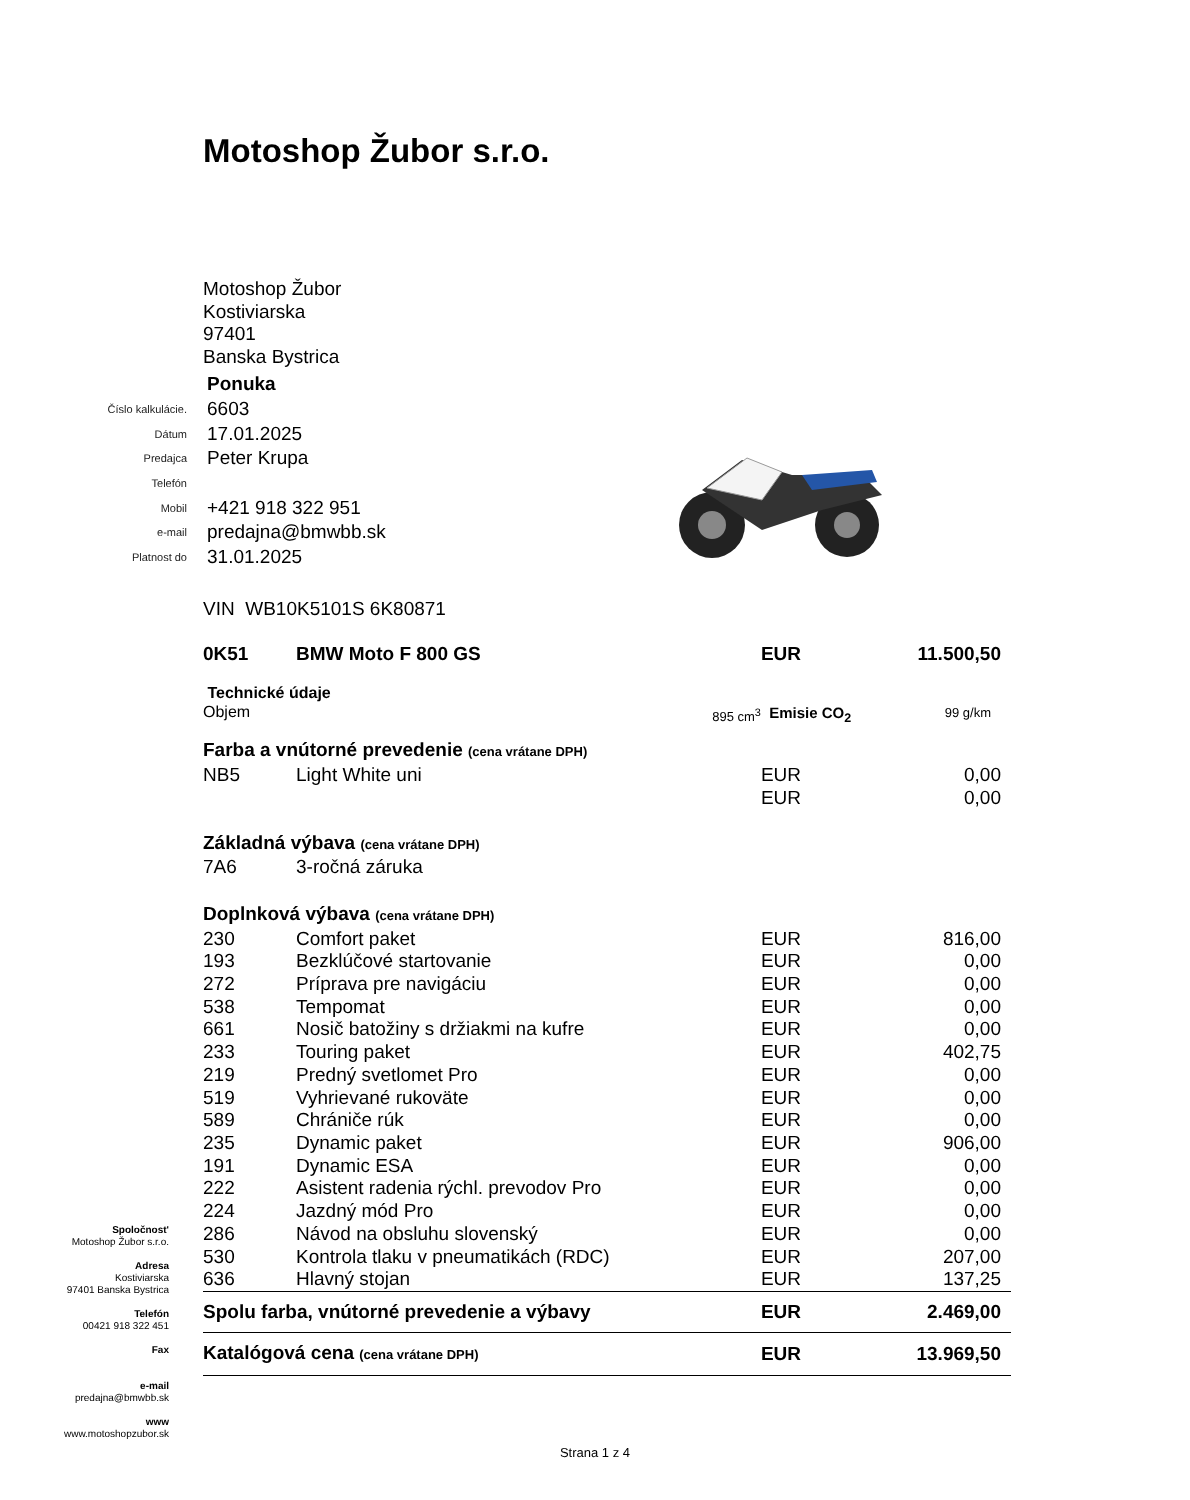Motoshop Žubor s.r.o.
Motoshop Žubor
Kostiviarska
97401
Banska Bystrica
| | Ponuka |
| Číslo kalkulácie. | 6603 |
| Dátum | 17.01.2025 |
| Predajca | Peter Krupa |
| Telefón | |
| Mobil | +421 918 322 951 |
| e-mail | predajna@bmwbb.sk |
| Platnost do | 31.01.2025 |
| VIN WB10K5101S 6K80871 | | | |
| 0K51 | BMW Moto F 800 GS | EUR | 11.500,50 |
| Technické údaje | | | |
| Objem 895 cm<sup>3</sup> | | Emisie CO<sub>2</sub> 99 g/km | |
| Farba a vnútorné prevedenie (cena vrátane DPH) | | | |
| NB5 | Light White uni | EUR | 0,00 |
| | | EUR | 0,00 |
| Základná výbava (cena vrátane DPH) | | | |
| 7A6 | 3-ročná záruka | | |
| Doplnková výbava (cena vrátane DPH) | | | |
| 230 | Comfort paket | EUR | 816,00 |
| 193 | Bezklúčové startovanie | EUR | 0,00 |
| 272 | Príprava pre navigáciu | EUR | 0,00 |
| 538 | Tempomat | EUR | 0,00 |
| 661 | Nosič batožiny s držiakmi na kufre | EUR | 0,00 |
| 233 | Touring paket | EUR | 402,75 |
| 219 | Predný svetlomet Pro | EUR | 0,00 |
| 519 | Vyhrievané rukoväte | EUR | 0,00 |
| 589 | Chrániče rúk | EUR | 0,00 |
| 235 | Dynamic paket | EUR | 906,00 |
| 191 | Dynamic ESA | EUR | 0,00 |
| 222 | Asistent radenia rýchl. prevodov Pro | EUR | 0,00 |
| 224 | Jazdný mód Pro | EUR | 0,00 |
| 286 | Návod na obsluhu slovenský | EUR | 0,00 |
| 530 | Kontrola tlaku v pneumatikách (RDC) | EUR | 207,00 |
| 636 | Hlavný stojan | EUR | 137,25 |
| Spolu farba, vnútorné prevedenie a výbavy | | EUR | 2.469,00 |
| Katalógová cena (cena vrátane DPH) | | EUR | 13.969,50 |
Spoločnost'
Motoshop Žubor s.r.o.
Adresa
Kostiviarska
97401 Banska Bystrica
Telefón
00421 918 322 451
Fax
e-mail
predajna@bmwbb.sk
www
www.motoshopzubor.sk
Strana 1 z 4